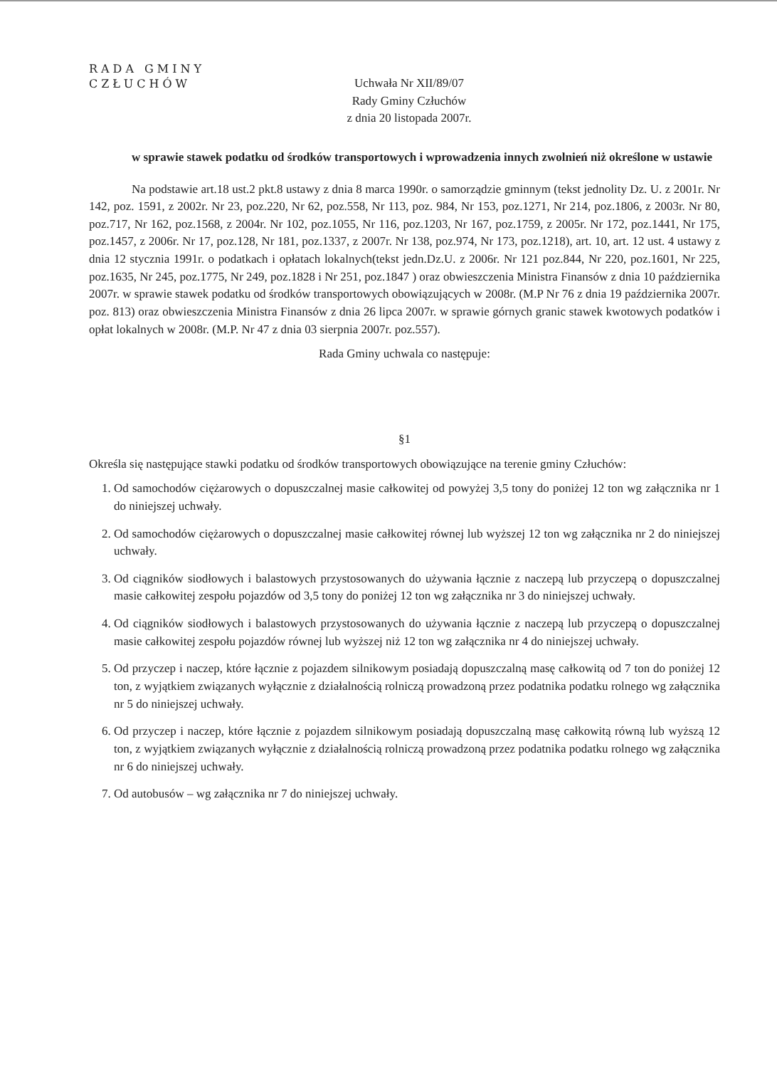RADA GMINY
CZŁUCHÓW
Uchwała Nr XII/89/07
Rady Gminy Człuchów
z dnia 20 listopada 2007r.
w sprawie stawek podatku od środków transportowych i wprowadzenia innych zwolnień niż określone w ustawie
Na podstawie art.18 ust.2 pkt.8 ustawy z dnia 8 marca 1990r. o samorządzie gminnym (tekst jednolity Dz. U. z 2001r. Nr 142, poz. 1591, z 2002r. Nr 23, poz.220, Nr 62, poz.558, Nr 113, poz. 984, Nr 153, poz.1271, Nr 214, poz.1806, z 2003r. Nr 80, poz.717, Nr 162, poz.1568, z 2004r. Nr 102, poz.1055, Nr 116, poz.1203, Nr 167, poz.1759, z 2005r. Nr 172, poz.1441, Nr 175, poz.1457, z 2006r. Nr 17, poz.128, Nr 181, poz.1337, z 2007r. Nr 138, poz.974, Nr 173, poz.1218), art. 10, art. 12 ust. 4 ustawy z dnia 12 stycznia 1991r. o podatkach i opłatach lokalnych(tekst jedn.Dz.U. z 2006r. Nr 121 poz.844, Nr 220, poz.1601, Nr 225, poz.1635, Nr 245, poz.1775, Nr 249, poz.1828 i Nr 251, poz.1847 ) oraz obwieszczenia Ministra Finansów z dnia 10 października 2007r. w sprawie stawek podatku od środków transportowych obowiązujących w 2008r. (M.P Nr 76 z dnia 19 października 2007r. poz. 813) oraz obwieszczenia Ministra Finansów z dnia 26 lipca 2007r. w sprawie górnych granic stawek kwotowych podatków i opłat lokalnych w 2008r. (M.P. Nr 47 z dnia 03 sierpnia 2007r. poz.557).
Rada Gminy uchwala co następuje:
§1
Określa się następujące stawki podatku od środków transportowych obowiązujące na terenie gminy Człuchów:
1. Od samochodów ciężarowych o dopuszczalnej masie całkowitej od powyżej 3,5 tony do poniżej 12 ton wg załącznika nr 1 do niniejszej uchwały.
2. Od samochodów ciężarowych o dopuszczalnej masie całkowitej równej lub wyższej 12 ton wg załącznika nr 2 do niniejszej uchwały.
3. Od ciągników siodłowych i balastowych przystosowanych do używania łącznie z naczepą lub przyczepą o dopuszczalnej masie całkowitej zespołu pojazdów od 3,5 tony do poniżej 12 ton wg załącznika nr 3 do niniejszej uchwały.
4. Od ciągników siodłowych i balastowych przystosowanych do używania łącznie z naczepą lub przyczepą o dopuszczalnej masie całkowitej zespołu pojazdów równej lub wyższej niż 12 ton wg załącznika nr 4 do niniejszej uchwały.
5. Od przyczep i naczep, które łącznie z pojazdem silnikowym posiadają dopuszczalną masę całkowitą od 7 ton do poniżej 12 ton, z wyjątkiem związanych wyłącznie z działalnością rolniczą prowadzoną przez podatnika podatku rolnego wg załącznika nr 5 do niniejszej uchwały.
6. Od przyczep i naczep, które łącznie z pojazdem silnikowym posiadają dopuszczalną masę całkowitą równą lub wyższą 12 ton, z wyjątkiem związanych wyłącznie z działalnością rolniczą prowadzoną przez podatnika podatku rolnego wg załącznika nr 6 do niniejszej uchwały.
7. Od autobusów – wg załącznika nr 7 do niniejszej uchwały.